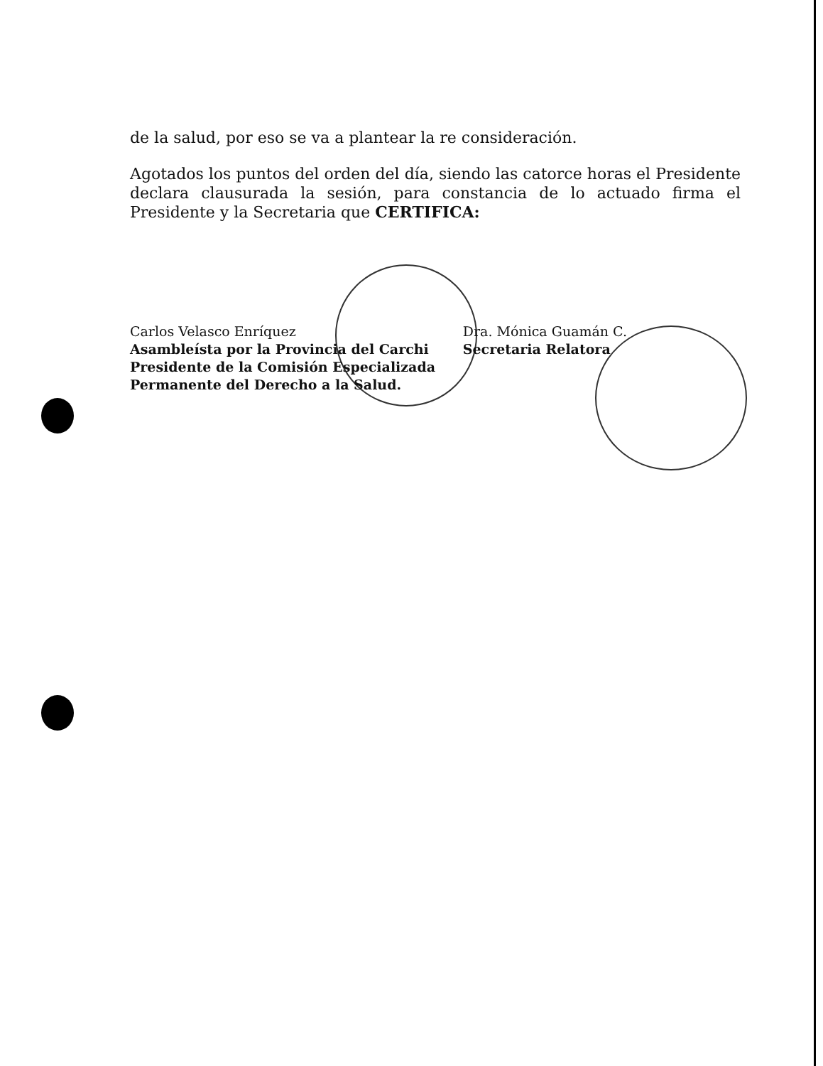de la salud, por eso se va a plantear la re consideración.
Agotados los puntos del orden del día, siendo las catorce horas el Presidente declara clausurada la sesión, para constancia de lo actuado firma el Presidente y la Secretaria que CERTIFICA:
Carlos Velasco Enríquez
Asambleísta por la Provincia del Carchi
Presidente de la Comisión Especializada
Permanente del Derecho a la Salud.
Dra. Mónica Guamán C.
Secretaria Relatora